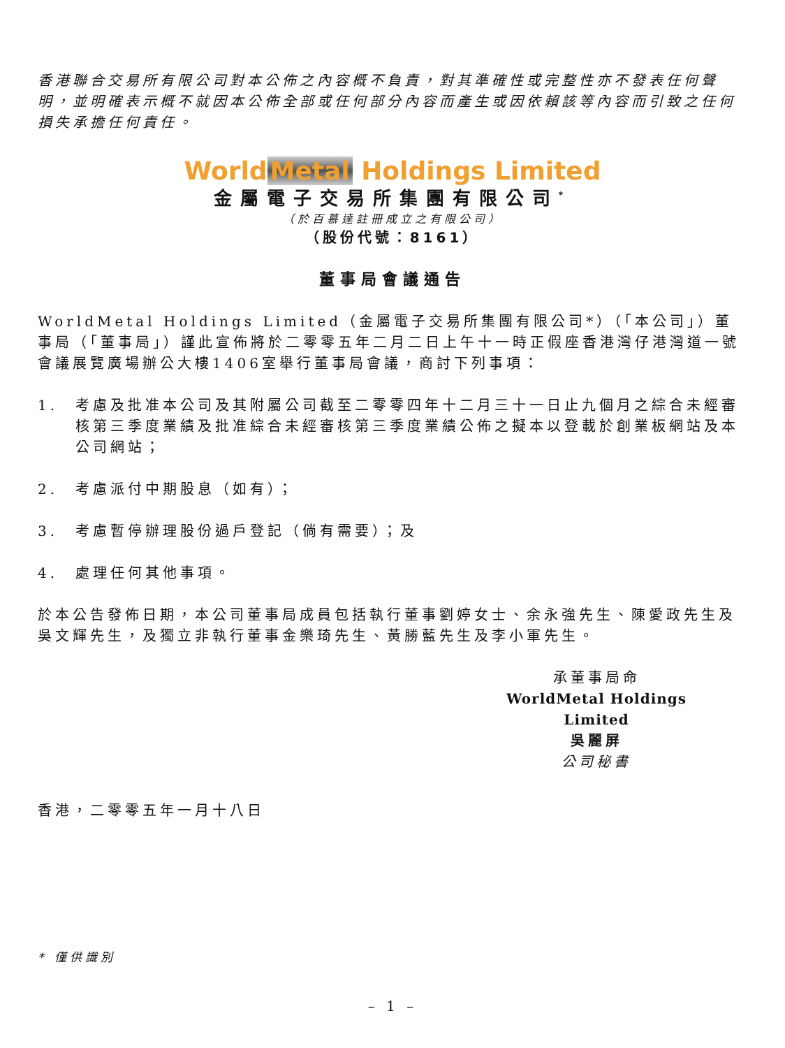香港聯合交易所有限公司對本公佈之內容概不負責，對其準確性或完整性亦不發表任何聲明，並明確表示概不就因本公佈全部或任何部分內容而產生或因依賴該等內容而引致之任何損失承擔任何責任。
World Metal Holdings Limited
金屬電子交易所集團有限公司<sup>*</sup>
（於百慕達註冊成立之有限公司）
（股份代號：8161）
董事局會議通告
WorldMetal Holdings Limited（金屬電子交易所集團有限公司*）（「本公司」）董事局（「董事局」）謹此宣佈將於二零零五年二月二日上午十一時正假座香港灣仔港灣道一號會議展覽廣場辦公大樓1406室舉行董事局會議，商討下列事項：
1. 考慮及批准本公司及其附屬公司截至二零零四年十二月三十一日止九個月之綜合未經審核第三季度業績及批准綜合未經審核第三季度業績公佈之擬本以登載於創業板網站及本公司網站；
2. 考慮派付中期股息（如有）；
3. 考慮暫停辦理股份過戶登記（倘有需要）；及
4. 處理任何其他事項。
於本公告發佈日期，本公司董事局成員包括執行董事劉婷女士、余永強先生、陳愛政先生及吳文輝先生，及獨立非執行董事金樂琦先生、黃勝藍先生及李小軍先生。
承董事局命
WorldMetal Holdings Limited
吳麗屏
公司秘書
香港，二零零五年一月十八日
* 僅供識別
– 1 –